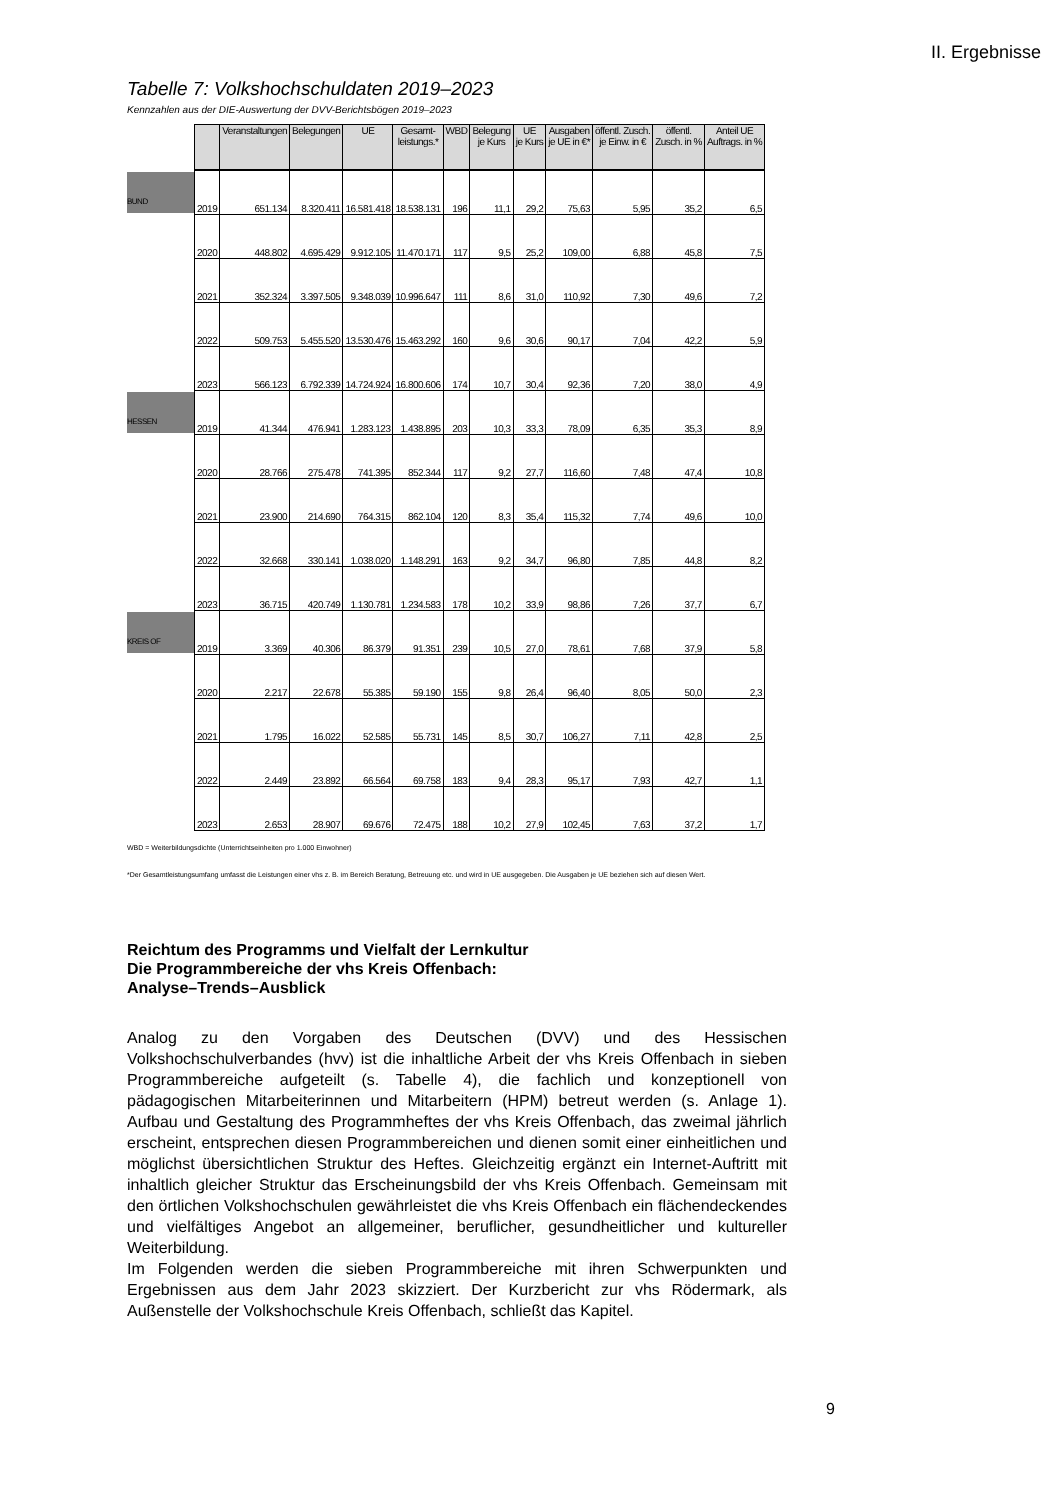II. Ergebnisse
Tabelle 7: Volkshochschuldaten 2019–2023
Kennzahlen aus der DIE-Auswertung der DVV-Berichtsbögen 2019–2023
| | | Veranstaltungen | Belegungen | UE | Gesamt- leistungs.* | WBD | Belegung je Kurs | UE je Kurs | Ausgaben je UE in €* | öffentl. Zusch. je Einw. in € | öffentl. Zusch. in % | Anteil UE Auftrags. in % |
| BUND | 2019 | 651.134 | 8.320.411 | 16.581.418 | 18.538.131 | 196 | 11,1 | 29,2 | 75,63 | 5,95 | 35,2 | 6,5 |
| | 2020 | 448.802 | 4.695.429 | 9.912.105 | 11.470.171 | 117 | 9,5 | 25,2 | 109,00 | 6,88 | 45,8 | 7,5 |
| | 2021 | 352.324 | 3.397.505 | 9.348.039 | 10.996.647 | 111 | 8,6 | 31,0 | 110,92 | 7,30 | 49,6 | 7,2 |
| | 2022 | 509.753 | 5.455.520 | 13.530.476 | 15.463.292 | 160 | 9,6 | 30,6 | 90,17 | 7,04 | 42,2 | 5,9 |
| | 2023 | 566.123 | 6.792.339 | 14.724.924 | 16.800.606 | 174 | 10,7 | 30,4 | 92,36 | 7,20 | 38,0 | 4,9 |
| HESSEN | 2019 | 41.344 | 476.941 | 1.283.123 | 1.438.895 | 203 | 10,3 | 33,3 | 78,09 | 6,35 | 35,3 | 8,9 |
| | 2020 | 28.766 | 275.478 | 741.395 | 852.344 | 117 | 9,2 | 27,7 | 116,60 | 7,48 | 47,4 | 10,8 |
| | 2021 | 23.900 | 214.690 | 764.315 | 862.104 | 120 | 8,3 | 35,4 | 115,32 | 7,74 | 49,6 | 10,0 |
| | 2022 | 32.668 | 330.141 | 1.038.020 | 1.148.291 | 163 | 9,2 | 34,7 | 96,80 | 7,85 | 44,8 | 8,2 |
| | 2023 | 36.715 | 420.749 | 1.130.781 | 1.234.583 | 178 | 10,2 | 33,9 | 98,86 | 7,26 | 37,7 | 6,7 |
| KREIS OF | 2019 | 3.369 | 40.306 | 86.379 | 91.351 | 239 | 10,5 | 27,0 | 78,61 | 7,68 | 37,9 | 5,8 |
| | 2020 | 2.217 | 22.678 | 55.385 | 59.190 | 155 | 9,8 | 26,4 | 96,40 | 8,05 | 50,0 | 2,3 |
| | 2021 | 1.795 | 16.022 | 52.585 | 55.731 | 145 | 8,5 | 30,7 | 106,27 | 7,11 | 42,8 | 2,5 |
| | 2022 | 2.449 | 23.892 | 66.564 | 69.758 | 183 | 9,4 | 28,3 | 95,17 | 7,93 | 42,7 | 1,1 |
| | 2023 | 2.653 | 28.907 | 69.676 | 72.475 | 188 | 10,2 | 27,9 | 102,45 | 7,63 | 37,2 | 1,7 |
WBD = Weiterbildungsdichte (Unterrichtseinheiten pro 1.000 Einwohner)
*Der Gesamtleistungsumfang umfasst die Leistungen einer vhs z. B. im Bereich Beratung, Betreuung etc. und wird in UE ausgegeben. Die Ausgaben je UE beziehen sich auf diesen Wert.
Reichtum des Programms und Vielfalt der Lernkultur
Die Programmbereiche der vhs Kreis Offenbach:
Analyse–Trends–Ausblick
Analog zu den Vorgaben des Deutschen (DVV) und des Hessischen Volkshochschulverbandes (hvv) ist die inhaltliche Arbeit der vhs Kreis Offenbach in sieben Programmbereiche aufgeteilt (s. Tabelle 4), die fachlich und konzeptionell von pädagogischen Mitarbeiterinnen und Mitarbeitern (HPM) betreut werden (s. Anlage 1). Aufbau und Gestaltung des Programmheftes der vhs Kreis Offenbach, das zweimal jährlich erscheint, entsprechen diesen Programmbereichen und dienen somit einer einheitlichen und möglichst übersichtlichen Struktur des Heftes. Gleichzeitig ergänzt ein Internet-Auftritt mit inhaltlich gleicher Struktur das Erscheinungs­bild der vhs Kreis Offenbach. Gemeinsam mit den örtlichen Volkshoch­schulen gewährleistet die vhs Kreis Offenbach ein flächendeckendes und vielfältiges Angebot an allgemeiner, beruflicher, gesundheitlicher und kultureller Weiterbildung.
Im Folgenden werden die sieben Programmbereiche mit ihren Schwerpunkten und Ergebnissen aus dem Jahr 2023 skizziert. Der Kurzbericht zur vhs Rödermark, als Außenstelle der Volkshochschule Kreis Offenbach, schließt das Kapitel.
9